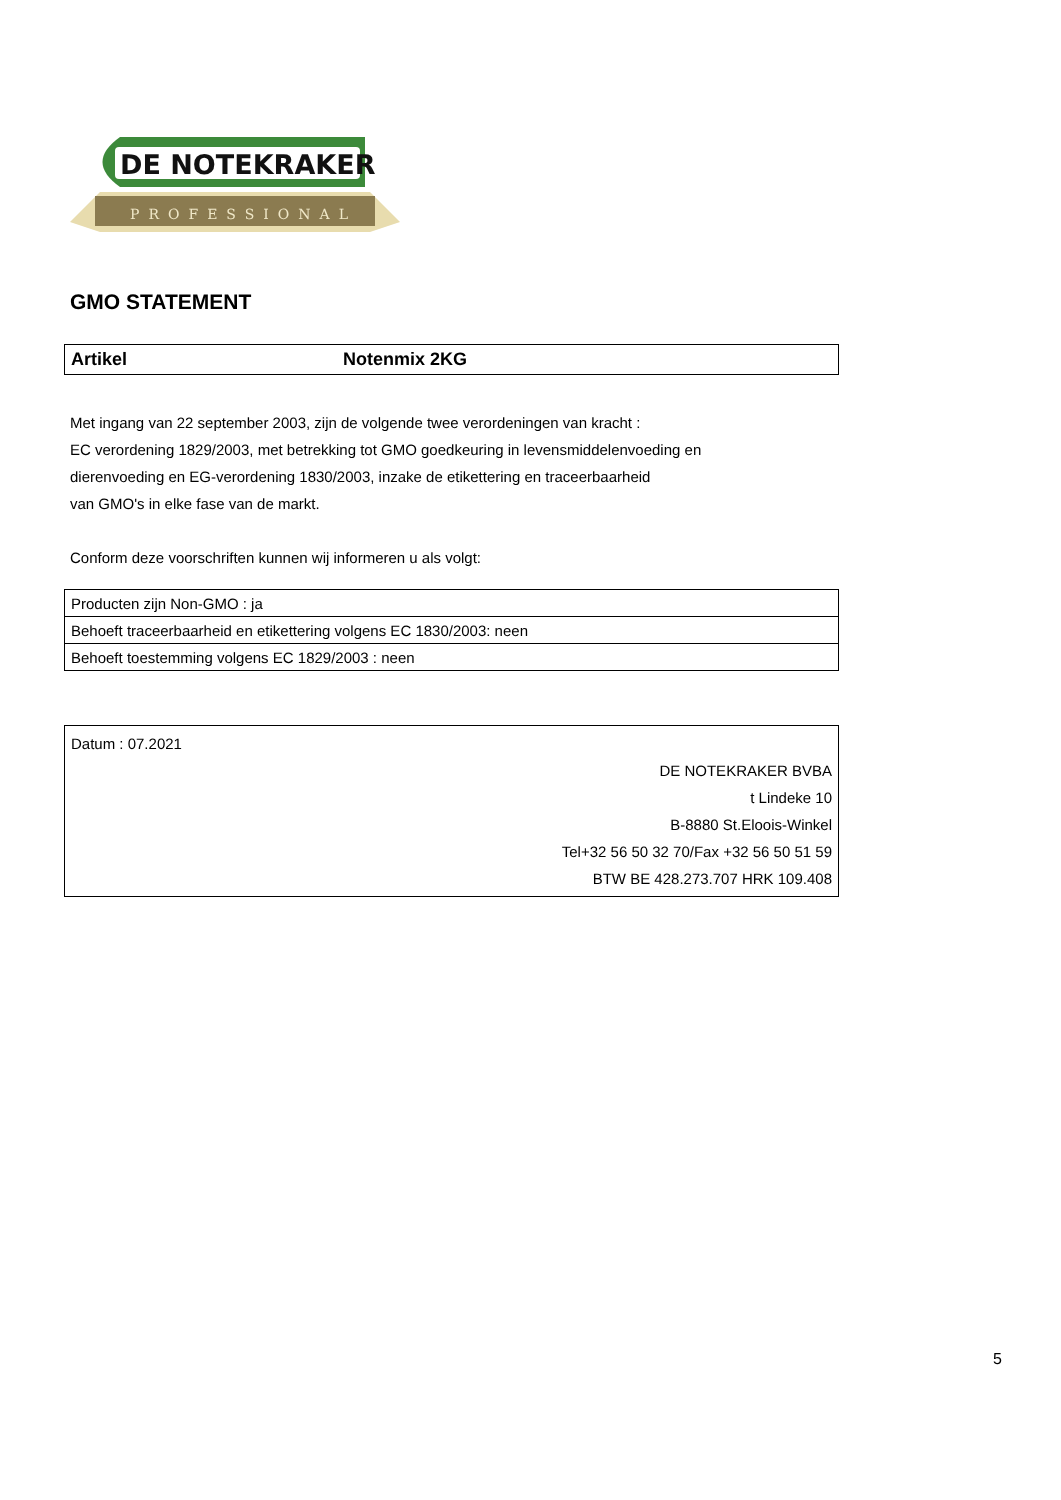DE NOTEKRAKER
PROFESSIONAL
GMO STATEMENT
| Artikel | Notenmix 2KG |
Met ingang van 22 september 2003, zijn de volgende twee verordeningen van kracht :
EC verordening 1829/2003, met betrekking tot GMO goedkeuring in levensmiddelenvoeding en
dierenvoeding en EG-verordening 1830/2003, inzake de etikettering en traceerbaarheid
van GMO's in elke fase van de markt.
Conform deze voorschriften kunnen wij informeren u als volgt:
| Producten zijn Non-GMO : ja |
| Behoeft traceerbaarheid en etikettering volgens EC 1830/2003: neen |
| Behoeft toestemming volgens EC 1829/2003 : neen |
Datum : 07.2021
DE NOTEKRAKER BVBA
t Lindeke 10
B-8880 St.Eloois-Winkel
Tel+32 56 50 32 70/Fax +32 56 50 51 59
BTW BE 428.273.707 HRK 109.408
5